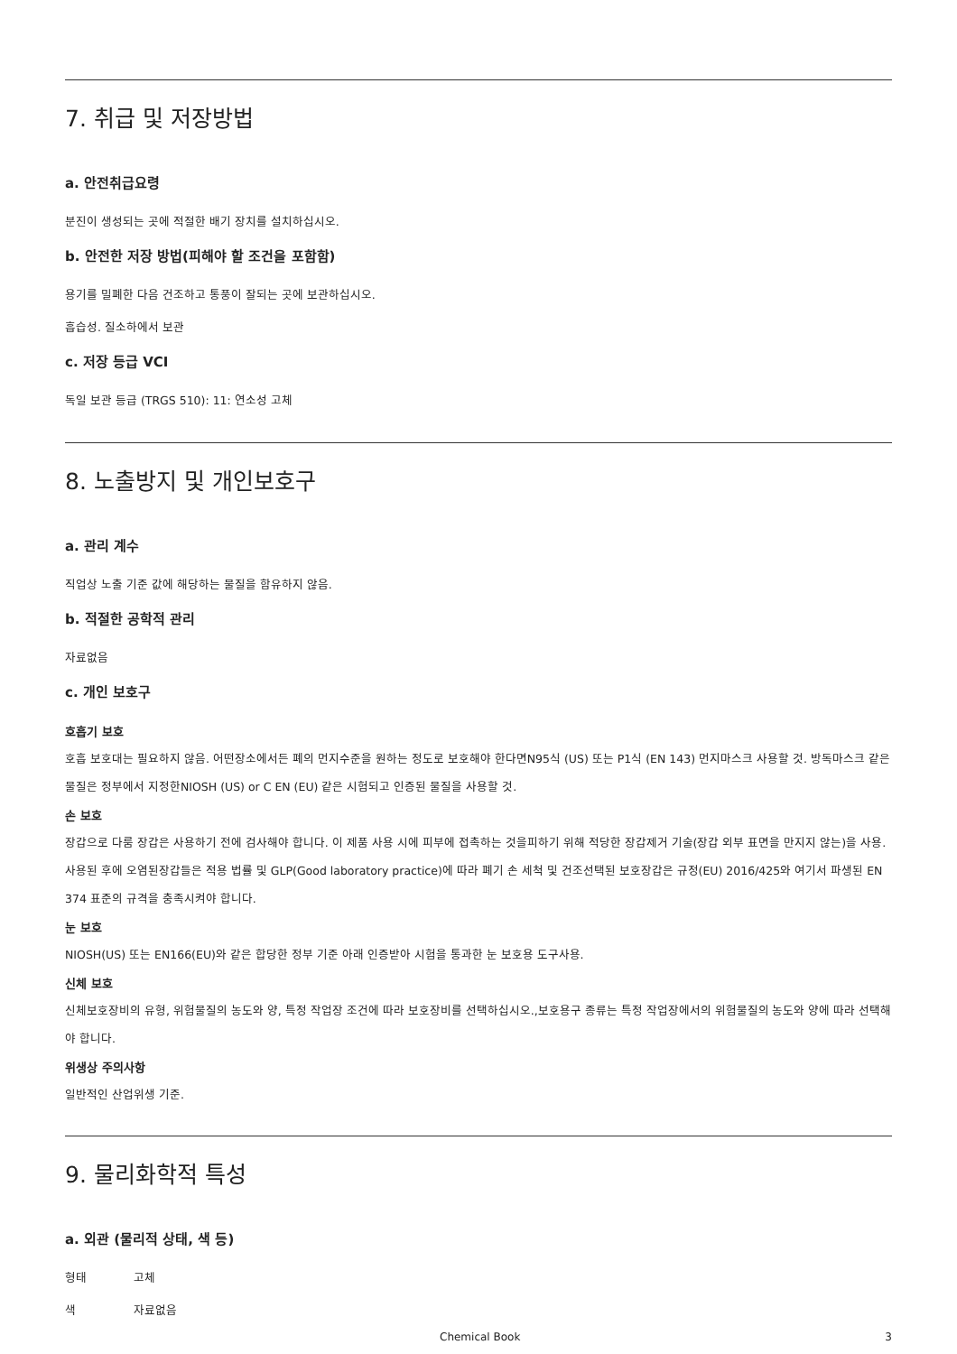7. 취급 및 저장방법
a. 안전취급요령
분진이 생성되는 곳에 적절한 배기 장치를 설치하십시오.
b. 안전한 저장 방법(피해야 할 조건을 포함함)
용기를 밀폐한 다음 건조하고 통풍이 잘되는 곳에 보관하십시오.
흡습성. 질소하에서 보관
c. 저장 등급 VCI
독일 보관 등급 (TRGS 510): 11: 연소성 고체
8. 노출방지 및 개인보호구
a. 관리 계수
직업상 노출 기준 값에 해당하는 물질을 함유하지 않음.
b. 적절한 공학적 관리
자료없음
c. 개인 보호구
호흡기 보호
호흡 보호대는 필요하지 않음. 어떤장소에서든 폐의 먼지수준을 원하는 정도로 보호해야 한다면N95식 (US) 또는 P1식 (EN 143) 먼지마스크 사용할 것. 방독마스크 같은 물질은 정부에서 지정한NIOSH (US) or C EN (EU) 같은 시험되고 인증된 물질을 사용할 것.
손 보호
장갑으로 다룸 장갑은 사용하기 전에 검사해야 합니다. 이 제품 사용 시에 피부에 접촉하는 것을피하기 위해 적당한 장갑제거 기술(장갑 외부 표면을 만지지 않는)을 사용. 사용된 후에 오염된장갑들은 적용 법률 및 GLP(Good laboratory practice)에 따라 폐기 손 세척 및 건조선택된 보호장갑은 규정(EU) 2016/425와 여기서 파생된 EN 374 표준의 규격을 충족시켜야 합니다.
눈 보호
NIOSH(US) 또는 EN166(EU)와 같은 합당한 정부 기준 아래 인증받아 시험을 통과한 눈 보호용 도구사용.
신체 보호
신체보호장비의 유형, 위험물질의 농도와 양, 특정 작업장 조건에 따라 보호장비를 선택하십시오.,보호용구 종류는 특정 작업장에서의 위험물질의 농도와 양에 따라 선택해야 합니다.
위생상 주의사항
일반적인 산업위생 기준.
9. 물리화학적 특성
a. 외관 (물리적 상태, 색 등)
형태 고체
색 자료없음
Chemical Book 3